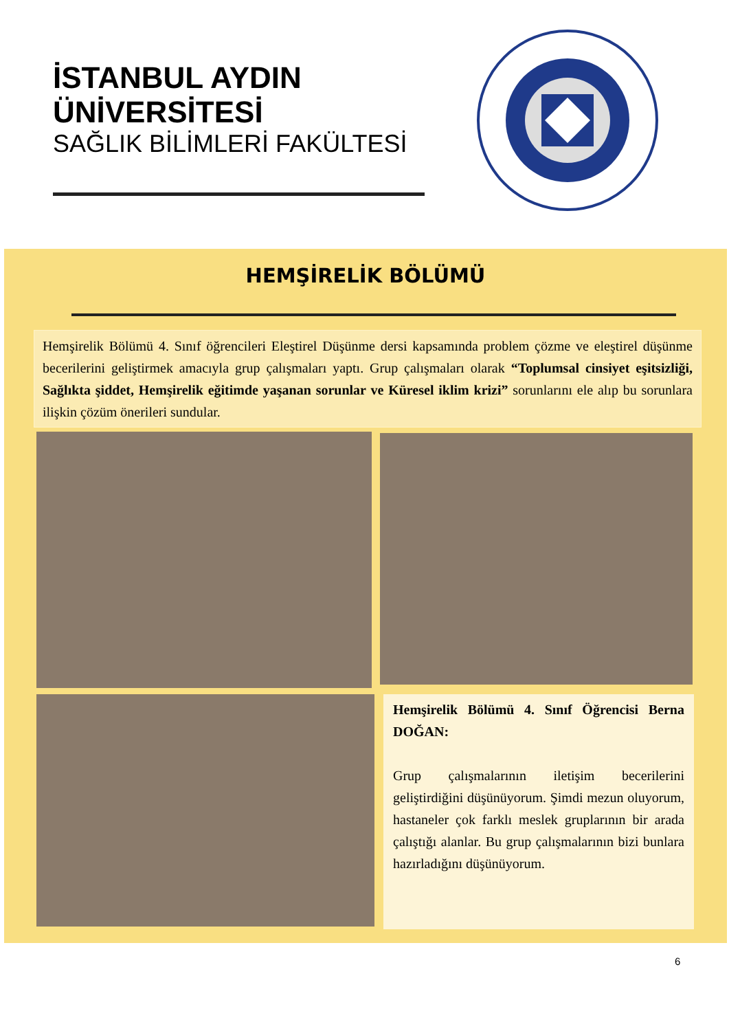İSTANBUL AYDIN
ÜNİVERSİTESİ
SAĞLIK BİLİMLERİ FAKÜLTESİ
HEMŞİRELİK BÖLÜMÜ
Hemşirelik Bölümü 4. Sınıf öğrencileri Eleştirel Düşünme dersi kapsamında problem çözme ve eleştirel düşünme becerilerini geliştirmek amacıyla grup çalışmaları yaptı. Grup çalışmaları olarak “Toplumsal cinsiyet eşitsizliği, Sağlıkta şiddet, Hemşirelik eğitimde yaşanan sorunlar ve Küresel iklim krizi” sorunlarını ele alıp bu sorunlara ilişkin çözüm önerileri sundular.
Hemşirelik Bölümü 4. Sınıf Öğrencisi Berna DOĞAN:
Grup çalışmalarının iletişim becerilerini geliştirdiğini düşünüyorum. Şimdi mezun oluyorum, hastaneler çok farklı meslek gruplarının bir arada çalıştığı alanlar. Bu grup çalışmalarının bizi bunlara hazırladığını düşünüyorum.
6